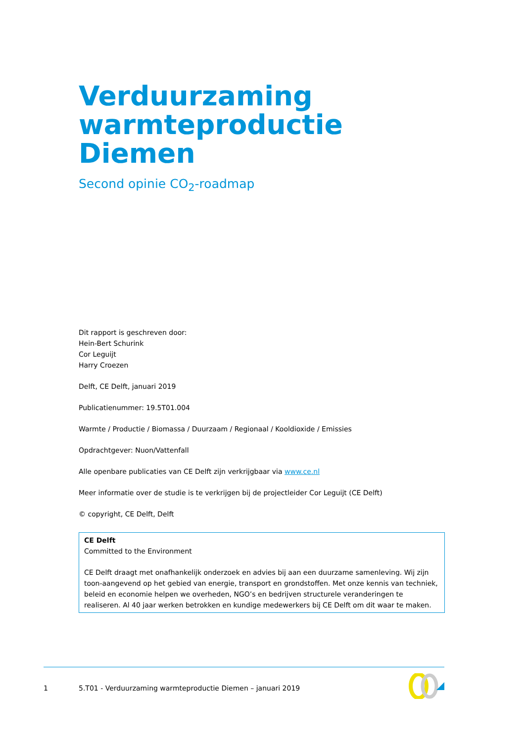Verduurzaming
warmteproductie Diemen
Second opinie CO<sub>2</sub>-roadmap
Dit rapport is geschreven door:
Hein-Bert Schurink
Cor Leguijt
Harry Croezen
Delft, CE Delft, januari 2019
Publicatienummer: 19.5T01.004
Warmte / Productie / Biomassa / Duurzaam / Regionaal / Kooldioxide / Emissies
Opdrachtgever: Nuon/Vattenfall
Alle openbare publicaties van CE Delft zijn verkrijgbaar via www.ce.nl
Meer informatie over de studie is te verkrijgen bij de projectleider Cor Leguijt (CE Delft)
© copyright, CE Delft, Delft
CE Delft
Committed to the Environment
CE Delft draagt met onafhankelijk onderzoek en advies bij aan een duurzame samenleving. Wij zijn toon-aangevend op het gebied van energie, transport en grondstoffen. Met onze kennis van techniek, beleid en economie helpen we overheden, NGO’s en bedrijven structurele veranderingen te realiseren. Al 40 jaar werken betrokken en kundige medewerkers bij CE Delft om dit waar te maken.
1 5.T01 - Verduurzaming warmteproductie Diemen – januari 2019